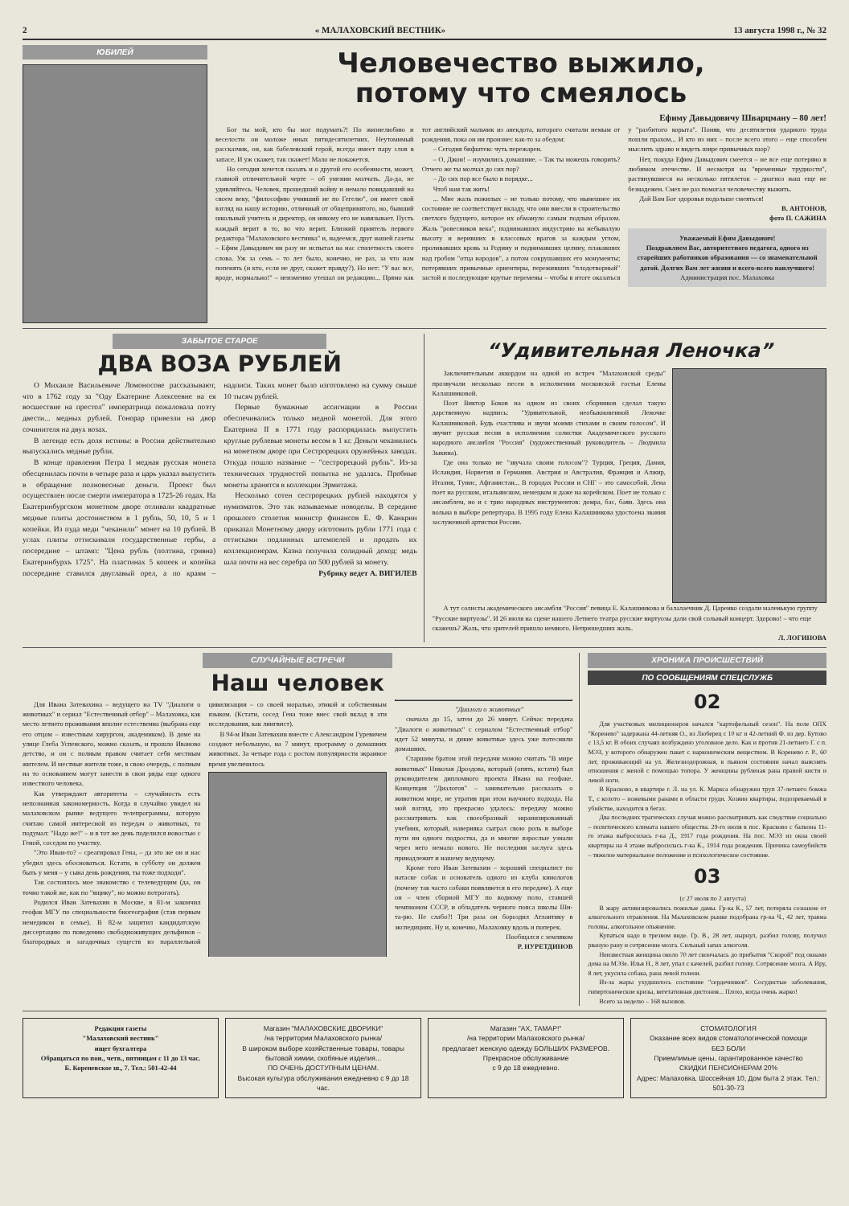2 « МАЛАХОВСКИЙ ВЕСТНИК» 13 августа 1998 г., № 32
ЮБИЛЕЙ
Человечество выжило,
потому что смеялось
Ефиму Давыдовичу Шварцману – 80 лет!
Бог ты мой, кто бы мог подумать?! По жизнелюбию и веселости он моложе иных пятидесятилетних. Неутомимый рассказчик, он, как бабелевский герой, всегда имеет пару слов в запасе. И уж скажет, так скажет! Мало не покажется.
Но сегодня хочется сказать и о другой его особенности, может, главной отличительной черте – об умении молчать. Да-да, не удивляйтесь. Человек, прошедший войну и немало повидавший на своем веку, "философию учивший не по Гегелю", он имеет свой взгляд на нашу историю, отличный от общепринятого, но, бывший школьный учитель и директор, он никому его не навязывает. Пусть каждый верит в то, во что верит. Близкий приятель первого редактора "Малаховского вестника" и, надеемся, друг нашей газеты – Ефим Давыдович ни разу не испытал на нас стилетность своего слова. Уж за семь – то лет было, конечно, не раз, за что нам попенять (и кто, если не друг, скажет правду?). Но нет: "У вас все, вроде, нормально!" – неизменно утешал он редакцию... Прямо как тот английский мальчик из анекдота, которого считали немым от рождения, пока он ни произнес как-то за обедом:
– Сегодня бифштекс чуть пережарен.
– О, Джон! – изумились домашние. – Так ты можешь говорить? Отчего же ты молчал до сих пор?
– До сих пор все было в порядке...
Чтоб нам так жить!
... Мне жаль пожилых – не только потому, что нынешнее их состояние не соответствует вкладу, что они внесли в строительство светлого будущего, которое их обмануло самым подлым образом. Жаль "ровесников века", поднимавших индустрию на небывалую высоту и веривших в классовых врагов за каждым углом, проливавших кровь за Родину и поднимавших целину, плакавших над гробом "отца народов", а потом сокрушавших его монументы; потерявших привычные ориентиры, переживших "плодотворный" застой и последующие крутые перемены – чтобы в итоге оказаться у "разбитого корыта". Поняв, что десятилетия ударного труда пошли прахом... И кто из них – после всего этого – еще способен мыслить здраво и видеть шире привычных шор?
Нет, покуда Ефим Давыдович смеется – не все еще потеряно в любимом отечестве. И несмотря на "временные трудности", растянувшиеся на несколько пятилеток – диагноз наш еще не безнадежен. Смех не раз помогал человечеству выжить.
Дай Вам Бог здоровья подольше смеяться!
В. АНТОНОВ,
фото П. САЖИНА
Уважаемый Ефим Давыдович!
Поздравляем Вас, авторитетного педагога, одного из старейших работников образования — со знаменательной датой. Долгих Вам лет жизни и всего-всего наилучшего!
Администрация пос. Малаховка
ЗАБЫТОЕ СТАРОЕ
ДВА ВОЗА РУБЛЕЙ
О Михаиле Васильевиче Ломоносове рассказывают, что в 1762 году за "Оду Екатерине Алексеевне на ея восшествие на престол" императрица пожаловала поэту двести... медных рублей. Гонорар привезли на двор сочинителя на двух возах.
В легенде есть доля истины: в России действительно выпускались медные рубли.
В конце правления Петра I медная русская монета обесценилась почти в четыре раза и царь указал выпустить в обращение полновесные деньги. Проект был осуществлен после смерти императора в 1725-26 годах. На Екатеринбургском монетном дворе отливали квадратные медные плиты достоинством в 1 рубль, 50, 10, 5 и 1 копейки. Из пуда меди "чеканили" монет на 10 рублей. В углах плиты оттискивали государственные гербы, а посередине – штамп: "Цена рубль (полтина, гривна) Екатеринбурхъ 1725". На пластинах 5 копеек и копейка посередине ставился двуглавый орел, а по краям – надписи. Таких монет было изготовлено на сумму свыше 10 тысяч рублей.
Первые бумажные ассигнации в России обеспечивались только медной монетой. Для этого Екатерина II в 1771 году распорядилась выпустить круглые рублевые монеты весом в 1 кг. Деньги чеканились на монетном дворе при Сестрорецких оружейных заводах. Откуда пошло название – "сестрорецкий рубль". Из-за технических трудностей попытка не удалась. Пробные монеты хранятся в коллекции Эрмитажа.
Несколько сотен сестрорецких рублей находятся у нумизматов. Это так называемые новоделы. В середине прошлого столетия министр финансов Е. Ф. Канкрин приказал Монетному двору изготовить рубли 1771 года с оттисками подлинных штемпелей и продать их коллекционерам. Казна получила солидный доход: медь шла почти на вес серебра по 500 рублей за монету.
Рубрику ведет А. ВИГИЛЕВ
“Удивительная Леночка”
Заключительным аккордом на одной из встреч "Малаховской среды" прозвучали несколько песен в исполнении московской гостьи Елены Калашниковой.
Поэт Виктор Боков на одном из своих сборников сделал такую дарственную надпись: "Удивительной, необыкновенной Леночке Калашниковой. Будь счастлива и звучи моими стихами и своим голосом". И звучит русская песня в исполнении солистки Академического русского народного ансамбля "Россия" (художественный руководитель – Людмила Зыкина).
Где она только не "звучала своим голосом"? Турция, Греция, Дания, Исландия, Норвегия и Германия. Австрия и Австралия, Франция и Алжир, Италия, Тунис, Афганистан... В городах России и СНГ – это самособой. Лена поет на русском, итальянском, немецком и даже на корейском. Поет не только с ансамблем, но и с трио народных инструментов: домра, бас, баян. Здесь она вольна в выборе репертуара. В 1995 году Елена Калашникова удостоена звания заслуженной артистки России.
А тут солисты академического ансамбля "Россия" певица Е. Калашникова и балалаечник Д. Царенко создали маленькую группу "Русские виртуозы". И 26 июля на сцене нашего Летнего театра русские виртуозы дали свой сольный концерт. Здорово! – что еще скажешь? Жаль, что зрителей пришло немного. Непришедших жаль.
Л. ЛОГИНОВА
СЛУЧАЙНЫЕ ВСТРЕЧИ
Наш человек
Для Ивана Затевахина – ведущего на TV "Диалоги о животных" и сериал "Естественный отбор" – Малаховка, как место летнего проживания вполне естественна (выбрана еще его отцом – известным хирургом, академиком). В доме на улице Глеба Успенского, можно сказать, и прошло Иваново детство, и он с полным правом считает себя местным жителем. И местные жители тоже, в свою очередь, с полным на то основанием могут занести в свои ряды еще одного известного человека.
Как утверждают авторитеты – случайность есть непознанная закономерность. Когда я случайно увидел на малаховском рынке ведущего телепрограммы, которую считаю самой интересной из передач о животных, то подумал: "Надо же!" – и в тот же день поделился новостью с Геной, соседом по участку.
"Это Иван-то? – среагировал Гена, – да это же он и нас убедил здесь обосноваться. Кстати, в субботу он должен быть у меня – у сына день рождения, ты тоже подходи".
Так состоялось мое знакомство с телеведущим (да, он точно такой же, как по "ящику", но можно потрогать).
Родился Иван Затевахин в Москве, в 81-м закончил геофак МГУ по специальности биогеография (став первым немедиком в семье). В 82-м защитил кандидатскую диссертацию по поведению свободноживущих дельфинов – благородных и загадочных существ из параллельной цивилизации – со своей моралью, этикой и собственным языком. (Кстати, сосед Гена тоже внес свой вклад в эти исследования, как лингвист).
В 94-м Иван Затевахин вместе с Александром Гуревичем создают небольшую, на 7 минут, программу о домашних животных. За четыре года с ростом популярности экранное время увеличилось
"Диалоги о животных"
сначала до 15, затем до 26 минут. Сейчас передача "Диалоги о животных" с сериалом "Естественный отбор" идет 52 минуты, и дикие животные здесь уже потеснили домашних.
Старшим братом этой передачи можно считать "В мире животных" Николая Дроздова, который (опять, кстати) был руководителем дипломного проекта Ивана на геофаке. Концепция "Диалогов" – занимательно рассказать о животном мире, не утратив при этом научного подхода. На мой взгляд, это прекрасно удалось: передачу можно рассматривать как своеобразный экранизированный учебник, который, наверняка сыграл свою роль в выборе пути ни одного подростка, да и многие взрослые узнали через него немало нового. Не последняя заслуга здесь принадлежит и нашему ведущему.
Кроме того Иван Затевахин – хороший специалист по натаске собак и основатель одного из клуба кинологов (почему так часто собаки появляются в его передаче). А еще он – член сборной МГУ по водному поло, ставшей чемпионом СССР, и обладатель черного пояса школы Ши-та-рю. Не слабо?! Три раза он бороздил Атлантику в экспедициях. Ну и, конечно, Малаховку вдоль и поперек.
Пообщался с земляком
Р. НУРЕТДИНОВ
ХРОНИКА ПРОИСШЕСТВИЙ
ПО СООБЩЕНИЯМ СПЕЦСЛУЖБ
02
Для участковых милиционеров начался "картофельный сезон". На поле ОПХ "Коренево" задержана 44-летняя О., из Люберец с 10 кг и 42-летний Ф. из дер. Бутово с 13,5 кг. В обоих случаях возбуждено уголовное дело. Как и против 21-летнего Г. с п. МЭЗ, у которого обнаружен пакет с нарконическим веществом. В Коренево г. Р., 60 лет, проживающий на ул. Железнодорожная, в пьяном состоянии начал выяснять отношения с женой с помощью топора. У женщины рубленая рана правой кисти и левой ноги.
В Красково, в квартире г. Л. на ул. К. Маркса обнаружен труп 37-летнего бомжа Т., с колото – ножевыми ранами в области груди. Хозяин квартиры, подозреваемый в убийстве, находится в бегах.
Два последних трагических случая можно рассматривать как следствие социально – политического климата нашего общества. 29-го июля в пос. Красково с балкона 11-го этажа выбросилась г-ка Д., 1917 года рождения. На пос. МЭЗ из окна своей квартиры на 4 этаже выбросилась г-ка К., 1914 года рождения. Причина самоубийств – тяжелое материальное положение и психологическое состояние.
03
(с 27 июля по 2 августа)
В жару активизировались пожилые дамы. Гр-ка К., 57 лет, потеряла сознание от алкогольного отравления. На Малаховском рынке подобрана гр-ка Ч., 42 лет, травма головы, алкогольное опьянение.
Купаться надо в трезвом виде. Гр. В., 28 лет, нырнул, разбил голову, получил рваную рану и сотрясение мозга. Сильный запах алкоголя.
Неизвестная женщина около 70 лет скончалась до прибытия "Скорой" под окнами дома на МЭЗе. Илья Н., 8 лет, упал с качелей, разбил голову. Сотрясение мозга. А Иру, 8 лет, укусила собака, рана левой голени.
Из-за жары ухудшилось состояние "сердечников". Сосудистые заболевания, гипертонические кризы, вегетативная дистония... Плохо, когда очень жарко!
Всего за неделю – 168 вызовов.
Редакция газеты
"Малаховский вестник"
ищет бухгалтера
Обращаться по пон., четв., пятницам с 11 до 13 час.
Б. Кореневское ш., 7. Тел.: 501-42-44
Магазин "МАЛАХОВСКИЕ ДВОРИКИ"
/на территории Малаховского рынка/
В широком выборе хозяйственные товары, товары бытовой химии, скобяные изделия...
ПО ОЧЕНЬ ДОСТУПНЫМ ЦЕНАМ.
Высокая культура обслуживания ежедневно с 9 до 18 час.
Магазин "АХ, ТАМАР!"
/на территории Малаховского рынка/
предлагает женскую одежду БОЛЬШИХ РАЗМЕРОВ.
Прекрасное обслуживание
с 9 до 18 ежедневно.
СТОМАТОЛОГИЯ
Оказание всех видов стоматологической помощи
БЕЗ БОЛИ
Приемлимые цены, гарантированное качество
СКИДКИ ПЕНСИОНЕРАМ 20%
Адрес: Малаховка, Шоссейная 10, Дом быта 2 этаж. Тел.: 501-30-73